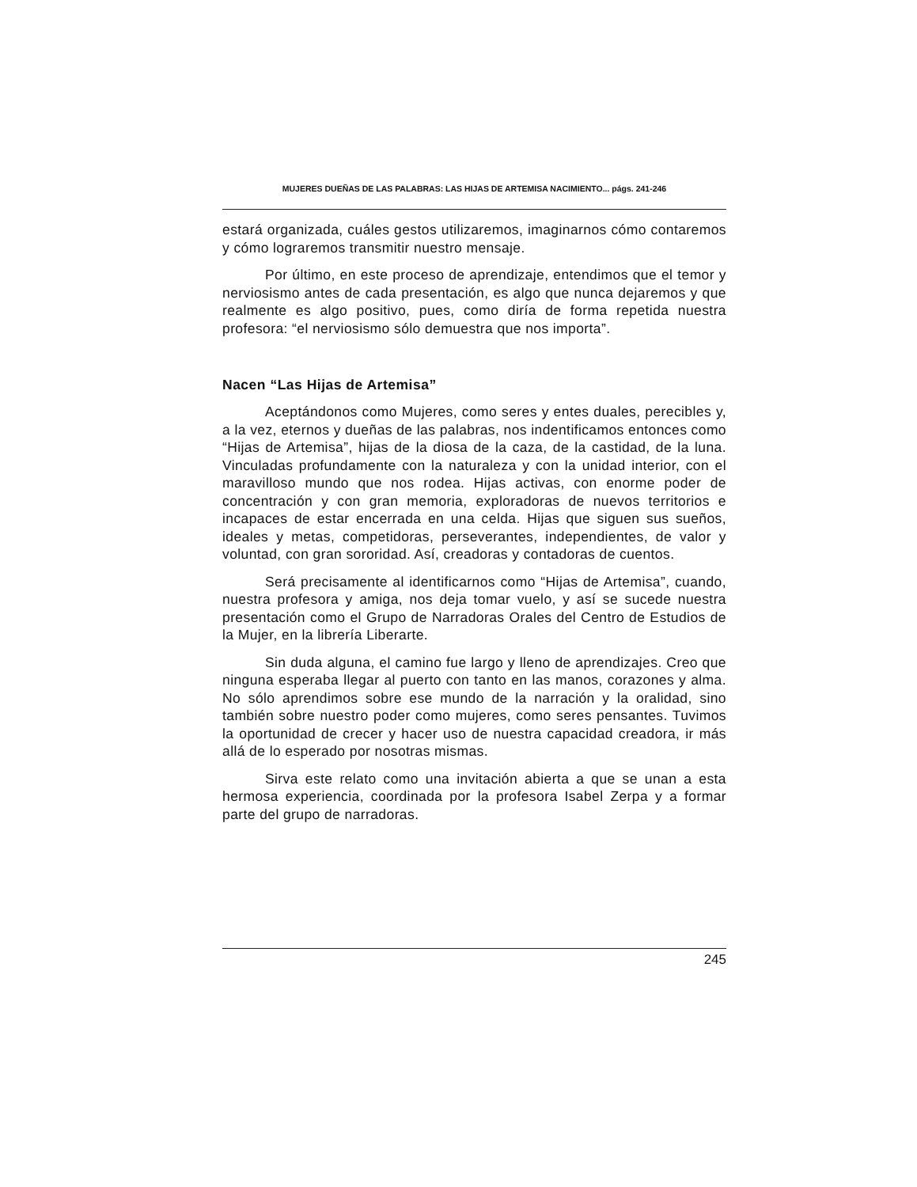MUJERES DUEÑAS DE LAS PALABRAS: LAS HIJAS DE ARTEMISA NACIMIENTO... págs. 241-246
estará organizada, cuáles gestos utilizaremos, imaginarnos cómo contaremos y cómo lograremos transmitir nuestro mensaje.
Por último, en este proceso de aprendizaje, entendimos que el temor y nerviosismo antes de cada presentación, es algo que nunca dejaremos y que realmente es algo positivo, pues, como diría de forma repetida nuestra profesora: “el nerviosismo sólo demuestra que nos importa”.
Nacen “Las Hijas de Artemisa”
Aceptándonos como Mujeres, como seres y entes duales, perecibles y, a la vez, eternos y dueñas de las palabras, nos indentificamos entonces como “Hijas de Artemisa”, hijas de la diosa de la caza, de la castidad, de la luna. Vinculadas profundamente con la naturaleza y con la unidad interior, con el maravilloso mundo que nos rodea. Hijas activas, con enorme poder de concentración y con gran memoria, exploradoras de nuevos territorios e incapaces de estar encerrada en una celda. Hijas que siguen sus sueños, ideales y metas, competidoras, perseverantes, independientes, de valor y voluntad, con gran sororidad. Así, creadoras y contadoras de cuentos.
Será precisamente al identificarnos como “Hijas de Artemisa”, cuando, nuestra profesora y amiga, nos deja tomar vuelo, y así se sucede nuestra presentación como el Grupo de Narradoras Orales del Centro de Estudios de la Mujer, en la librería Liberarte.
Sin duda alguna, el camino fue largo y lleno de aprendizajes. Creo que ninguna esperaba llegar al puerto con tanto en las manos, corazones y alma. No sólo aprendimos sobre ese mundo de la narración y la oralidad, sino también sobre nuestro poder como mujeres, como seres pensantes. Tuvimos la oportunidad de crecer y hacer uso de nuestra capacidad creadora, ir más allá de lo esperado por nosotras mismas.
Sirva este relato como una invitación abierta a que se unan a esta hermosa experiencia, coordinada por la profesora Isabel Zerpa y a formar parte del grupo de narradoras.
245